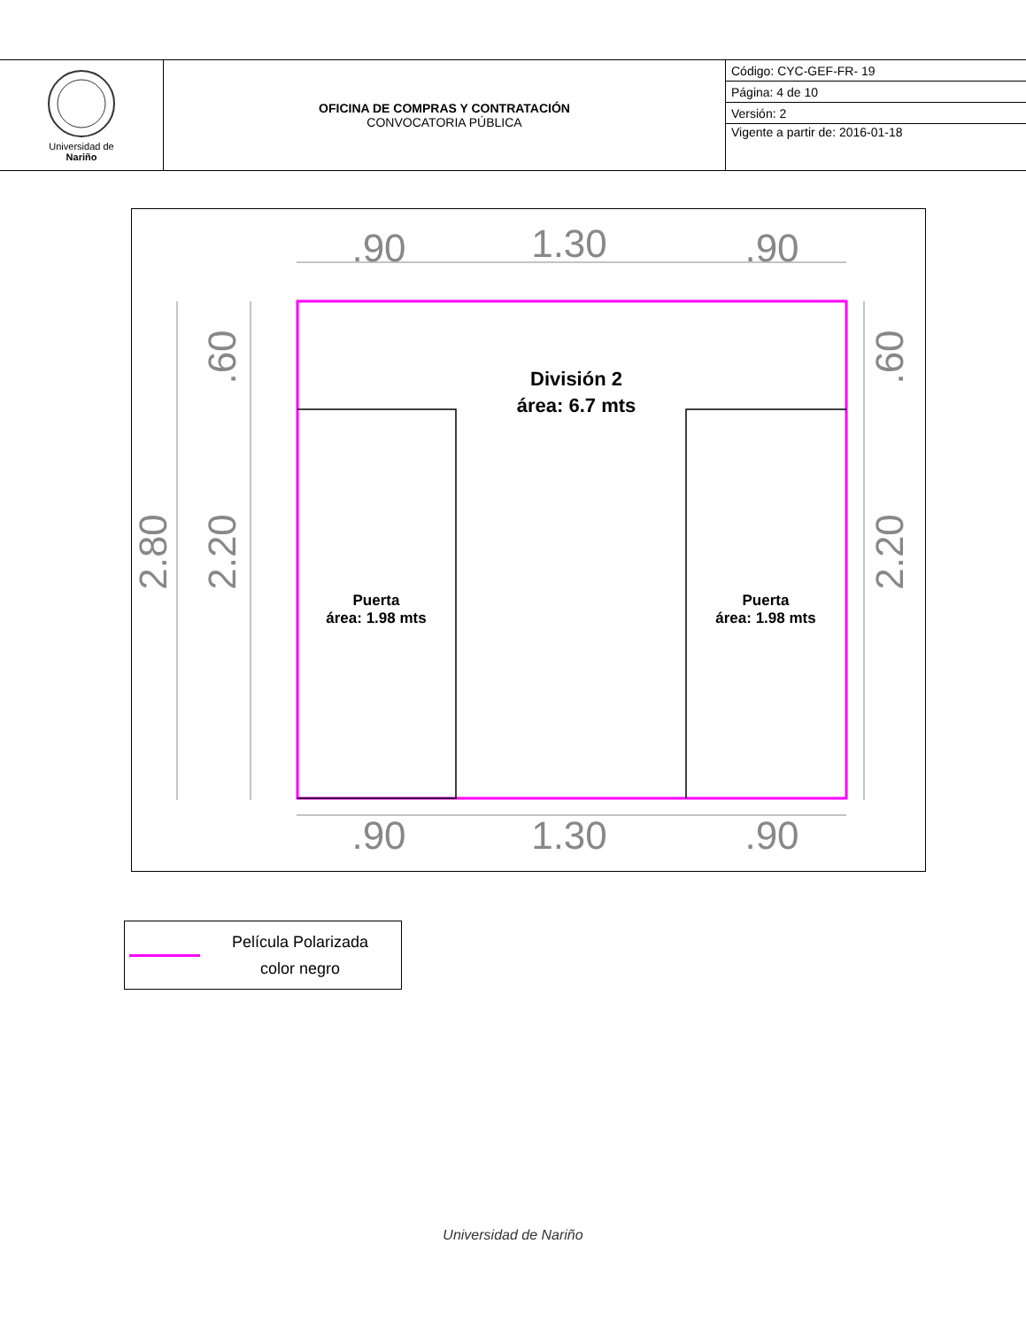| Universidad de Nariño | OFICINA DE COMPRAS Y CONTRATACIÓN CONVOCATORIA PÚBLICA | Código: CYC-GEF-FR- 19 |
| | | Página: 4 de 10 |
| | | Versión: 2 |
| | | Vigente a partir de: 2016-01-18 |
.90
1.30
.90
.90
1.30
.90
2.80
2.20
.60
2.20
.60
División 2
área: 6.7 mts
Puerta
área: 1.98 mts
Puerta
área: 1.98 mts
Película Polarizada
color negro
Universidad de Nariño